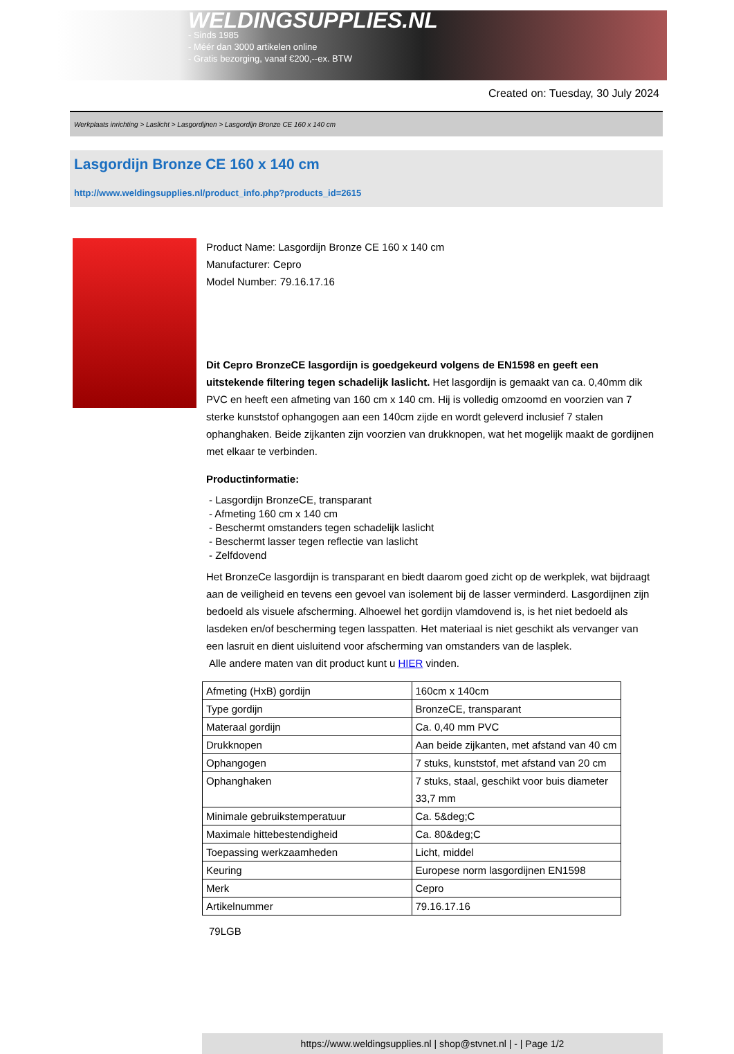WELDINGSUPPLIES.NL
- Sinds 1985
- Méér dan 3000 artikelen online
- Gratis bezorging, vanaf €200,--ex. BTW
Created on: Tuesday, 30 July 2024
Werkplaats inrichting > Laslicht > Lasgordijnen > Lasgordijn Bronze CE 160 x 140 cm
Lasgordijn Bronze CE 160 x 140 cm
http://www.weldingsupplies.nl/product_info.php?products_id=2615
Product Name: Lasgordijn Bronze CE 160 x 140 cm
Manufacturer: Cepro
Model Number: 79.16.17.16
Dit Cepro BronzeCE lasgordijn is goedgekeurd volgens de EN1598 en geeft een uitstekende filtering tegen schadelijk laslicht. Het lasgordijn is gemaakt van ca. 0,40mm dik PVC en heeft een afmeting van 160 cm x 140 cm. Hij is volledig omzoomd en voorzien van 7 sterke kunststof ophangogen aan een 140cm zijde en wordt geleverd inclusief 7 stalen ophanghaken. Beide zijkanten zijn voorzien van drukknopen, wat het mogelijk maakt de gordijnen met elkaar te verbinden.
Productinformatie:
- Lasgordijn BronzeCE, transparant
- Afmeting 160 cm x 140 cm
- Beschermt omstanders tegen schadelijk laslicht
- Beschermt lasser tegen reflectie van laslicht
- Zelfdovend
Het BronzeCe lasgordijn is transparant en biedt daarom goed zicht op de werkplek, wat bijdraagt aan de veiligheid en tevens een gevoel van isolement bij de lasser verminderd. Lasgordijnen zijn bedoeld als visuele afscherming. Alhoewel het gordijn vlamdovend is, is het niet bedoeld als lasdeken en/of bescherming tegen lasspatten. Het materiaal is niet geschikt als vervanger van een lasruit en dient uisluitend voor afscherming van omstanders van de lasplek.
Alle andere maten van dit product kunt u HIER vinden.
| Afmeting (HxB) gordijn | 160cm x 140cm |
| Type gordijn | BronzeCE, transparant |
| Materaal gordijn | Ca. 0,40 mm PVC |
| Drukknopen | Aan beide zijkanten, met afstand van 40 cm |
| Ophangogen | 7 stuks, kunststof, met afstand van 20 cm |
| Ophanghaken | 7 stuks, staal, geschikt voor buis diameter 33,7 mm |
| Minimale gebruikstemperatuur | Ca. 5&deg;C |
| Maximale hittebestendigheid | Ca. 80&deg;C |
| Toepassing werkzaamheden | Licht, middel |
| Keuring | Europese norm lasgordijnen EN1598 |
| Merk | Cepro |
| Artikelnummer | 79.16.17.16 |
79LGB
https://www.weldingsupplies.nl | shop@stvnet.nl | - | Page 1/2